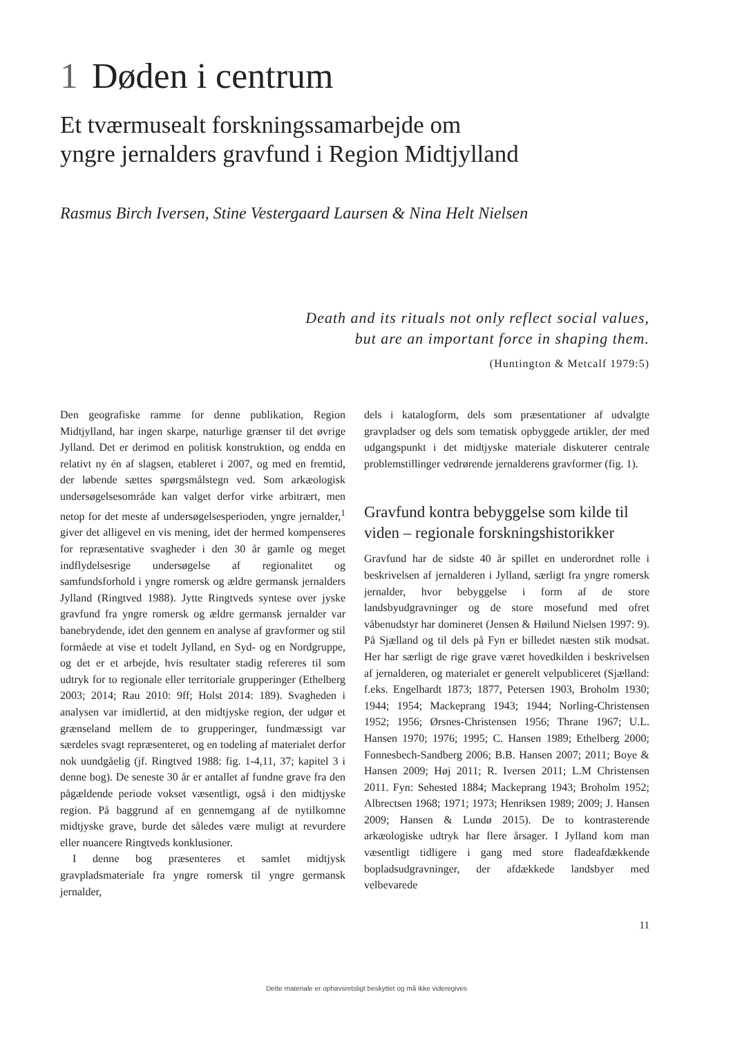1 Døden i centrum
Et tværmusealt forskningssamarbejde om
yngre jernalders gravfund i Region Midtjylland
Rasmus Birch Iversen, Stine Vestergaard Laursen & Nina Helt Nielsen
Death and its rituals not only reflect social values,
but are an important force in shaping them.
(Huntington & Metcalf 1979:5)
Den geografiske ramme for denne publikation, Region Midtjylland, har ingen skarpe, naturlige grænser til det øvrige Jylland. Det er derimod en politisk konstruktion, og endda en relativt ny én af slagsen, etableret i 2007, og med en fremtid, der løbende sættes spørgsmålstegn ved. Som arkæologisk undersøgelsesområde kan valget derfor virke arbitrært, men netop for det meste af undersøgelsesperioden, yngre jernalder,<sup>1</sup> giver det alligevel en vis mening, idet der hermed kompenseres for repræsentative svagheder i den 30 år gamle og meget indflydelsesrige undersøgelse af regionalitet og samfundsforhold i yngre romersk og ældre germansk jernalders Jylland (Ringtved 1988). Jytte Ringtveds syntese over jyske gravfund fra yngre romersk og ældre germansk jernalder var banebrydende, idet den gennem en analyse af gravformer og stil formåede at vise et todelt Jylland, en Syd- og en Nordgruppe, og det er et arbejde, hvis resultater stadig refereres til som udtryk for to regionale eller territoriale grupperinger (Ethelberg 2003; 2014; Rau 2010: 9ff; Holst 2014: 189). Svagheden i analysen var imidlertid, at den midtjyske region, der udgør et grænseland mellem de to grupperinger, fundmæssigt var særdeles svagt repræsenteret, og en todeling af materialet derfor nok uundgåelig (jf. Ringtved 1988: fig. 1-4,11, 37; kapitel 3 i denne bog). De seneste 30 år er antallet af fundne grave fra den pågældende periode vokset væsentligt, også i den midtjyske region. På baggrund af en gennemgang af de nytilkomne midtjyske grave, burde det således være muligt at revurdere eller nuancere Ringtveds konklusioner.
I denne bog præsenteres et samlet midtjysk gravpladsmateriale fra yngre romersk til yngre germansk jernalder,
dels i katalogform, dels som præsentationer af udvalgte gravpladser og dels som tematisk opbyggede artikler, der med udgangspunkt i det midtjyske materiale diskuterer centrale problemstillinger vedrørende jernalderens gravformer (fig. 1).
Gravfund kontra bebyggelse som kilde til viden – regionale forskningshistorikker
Gravfund har de sidste 40 år spillet en underordnet rolle i beskrivelsen af jernalderen i Jylland, særligt fra yngre romersk jernalder, hvor bebyggelse i form af de store landsbyudgravninger og de store mosefund med ofret våbenudstyr har domineret (Jensen & Høilund Nielsen 1997: 9). På Sjælland og til dels på Fyn er billedet næsten stik modsat. Her har særligt de rige grave været hovedkilden i beskrivelsen af jernalderen, og materialet er generelt velpubliceret (Sjælland: f.eks. Engelhardt 1873; 1877, Petersen 1903, Broholm 1930; 1944; 1954; Mackeprang 1943; 1944; Norling-Christensen 1952; 1956; Ørsnes-Christensen 1956; Thrane 1967; U.L. Hansen 1970; 1976; 1995; C. Hansen 1989; Ethelberg 2000; Fonnesbech-Sandberg 2006; B.B. Hansen 2007; 2011; Boye & Hansen 2009; Høj 2011; R. Iversen 2011; L.M Christensen 2011. Fyn: Sehested 1884; Mackeprang 1943; Broholm 1952; Albrectsen 1968; 1971; 1973; Henriksen 1989; 2009; J. Hansen 2009; Hansen & Lundø 2015). De to kontrasterende arkæologiske udtryk har flere årsager. I Jylland kom man væsentligt tidligere i gang med store fladeafdækkende bopladsudgravninger, der afdækkede landsbyer med velbevarede
11
Dette materiale er ophavsretsligt beskyttet og må ikke videregives